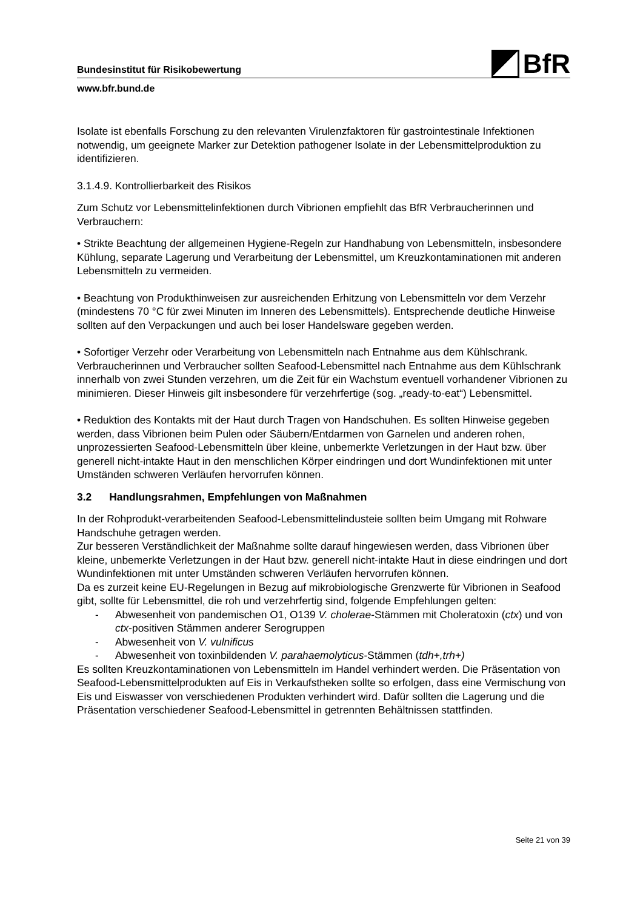BfR
Bundesinstitut für Risikobewertung
www.bfr.bund.de
Isolate ist ebenfalls Forschung zu den relevanten Virulenzfaktoren für gastrointestinale Infektionen notwendig, um geeignete Marker zur Detektion pathogener Isolate in der Lebensmittelproduktion zu identifizieren.
3.1.4.9. Kontrollierbarkeit des Risikos
Zum Schutz vor Lebensmittelinfektionen durch Vibrionen empfiehlt das BfR Verbraucherinnen und Verbrauchern:
• Strikte Beachtung der allgemeinen Hygiene-Regeln zur Handhabung von Lebensmitteln, insbesondere Kühlung, separate Lagerung und Verarbeitung der Lebensmittel, um Kreuzkontaminationen mit anderen Lebensmitteln zu vermeiden.
• Beachtung von Produkthinweisen zur ausreichenden Erhitzung von Lebensmitteln vor dem Verzehr (mindestens 70 °C für zwei Minuten im Inneren des Lebensmittels). Entsprechende deutliche Hinweise sollten auf den Verpackungen und auch bei loser Handelsware gegeben werden.
• Sofortiger Verzehr oder Verarbeitung von Lebensmitteln nach Entnahme aus dem Kühlschrank. Verbraucherinnen und Verbraucher sollten Seafood-Lebensmittel nach Entnahme aus dem Kühlschrank innerhalb von zwei Stunden verzehren, um die Zeit für ein Wachstum eventuell vorhandener Vibrionen zu minimieren. Dieser Hinweis gilt insbesondere für verzehrfertige (sog. „ready-to-eat“) Lebensmittel.
• Reduktion des Kontakts mit der Haut durch Tragen von Handschuhen. Es sollten Hinweise gegeben werden, dass Vibrionen beim Pulen oder Säubern/Entdarmen von Garnelen und anderen rohen, unprozessierten Seafood-Lebensmitteln über kleine, unbemerkte Verletzungen in der Haut bzw. über generell nicht-intakte Haut in den menschlichen Körper eindringen und dort Wundinfektionen mit unter Umständen schweren Verläufen hervorrufen können.
3.2 Handlungsrahmen, Empfehlungen von Maßnahmen
In der Rohprodukt-verarbeitenden Seafood-Lebensmittelindusteie sollten beim Umgang mit Rohware Handschuhe getragen werden.
Zur besseren Verständlichkeit der Maßnahme sollte darauf hingewiesen werden, dass Vibrionen über kleine, unbemerkte Verletzungen in der Haut bzw. generell nicht-intakte Haut in diese eindringen und dort Wundinfektionen mit unter Umständen schweren Verläufen hervorrufen können.
Da es zurzeit keine EU-Regelungen in Bezug auf mikrobiologische Grenzwerte für Vibrionen in Seafood gibt, sollte für Lebensmittel, die roh und verzehrfertig sind, folgende Empfehlungen gelten:
- Abwesenheit von pandemischen O1, O139 V. cholerae-Stämmen mit Choleratoxin (ctx) und von ctx-positiven Stämmen anderer Serogruppen
- Abwesenheit von V. vulnificus
- Abwesenheit von toxinbildenden V. parahaemolyticus-Stämmen (tdh+,trh+)
Es sollten Kreuzkontaminationen von Lebensmitteln im Handel verhindert werden. Die Präsentation von Seafood-Lebensmittelprodukten auf Eis in Verkaufstheken sollte so erfolgen, dass eine Vermischung von Eis und Eiswasser von verschiedenen Produkten verhindert wird. Dafür sollten die Lagerung und die Präsentation verschiedener Seafood-Lebensmittel in getrennten Behältnissen stattfinden.
Seite 21 von 39